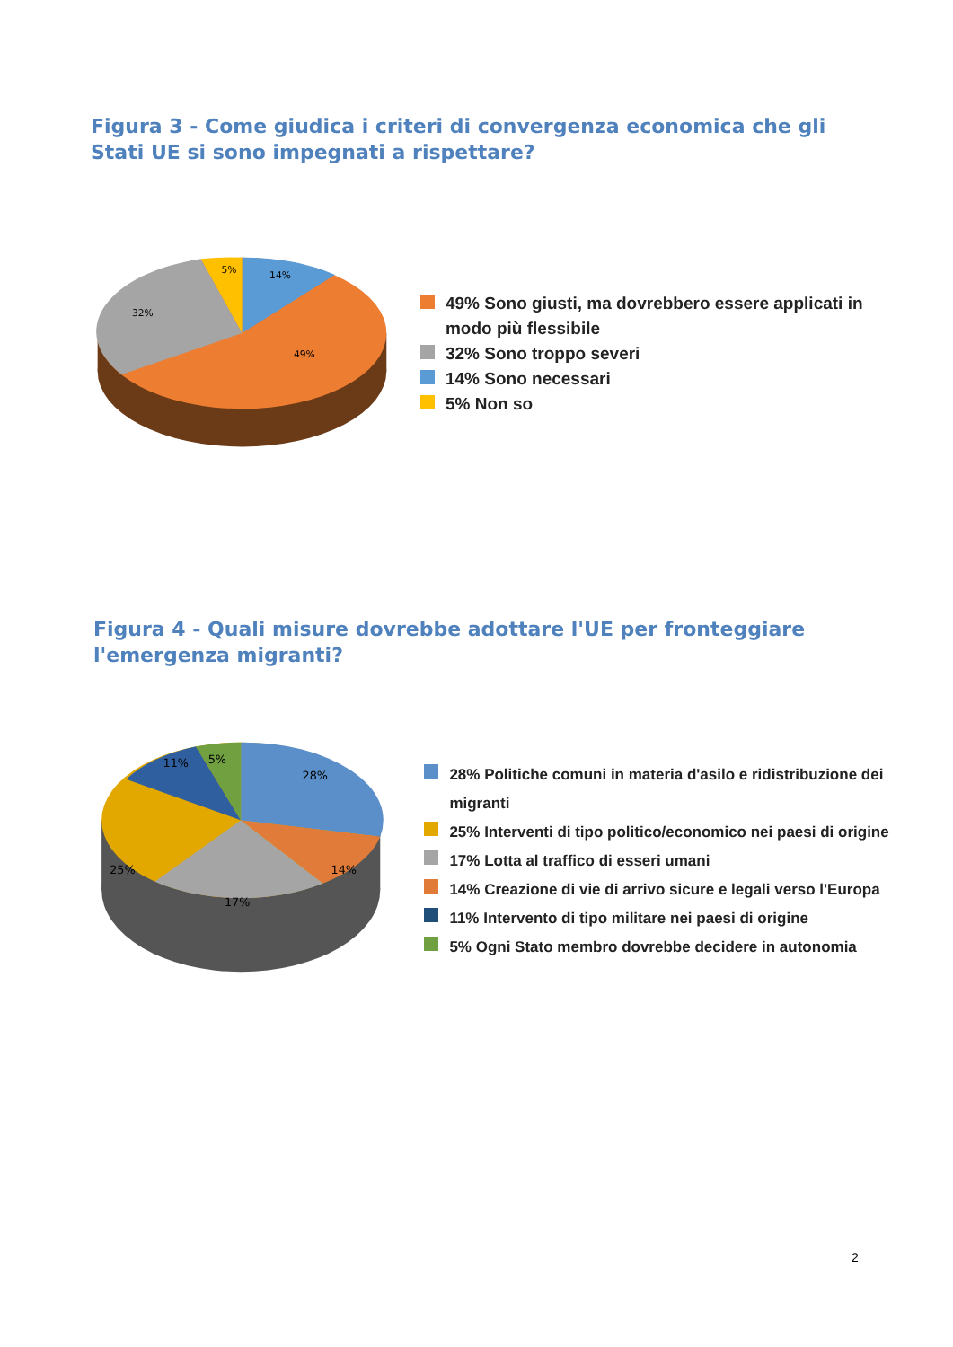Figura 3 - Come giudica i criteri di convergenza economica che gli Stati UE si sono impegnati a rispettare?
14%
5%
32%
49%
49% Sono giusti, ma dovrebbero essere applicati in modo più flessibile
32% Sono troppo severi
14% Sono necessari
5% Non so
Figura 4 - Quali misure dovrebbe adottare l'UE per fronteggiare l'emergenza migranti?
28%
14%
17%
25%
11%
5%
28% Politiche comuni in materia d'asilo e ridistribuzione dei migranti
25% Interventi di tipo politico/economico nei paesi di origine
17% Lotta al traffico di esseri umani
14% Creazione di vie di arrivo sicure e legali verso l'Europa
11% Intervento di tipo militare nei paesi di origine
5% Ogni Stato membro dovrebbe decidere in autonomia
2